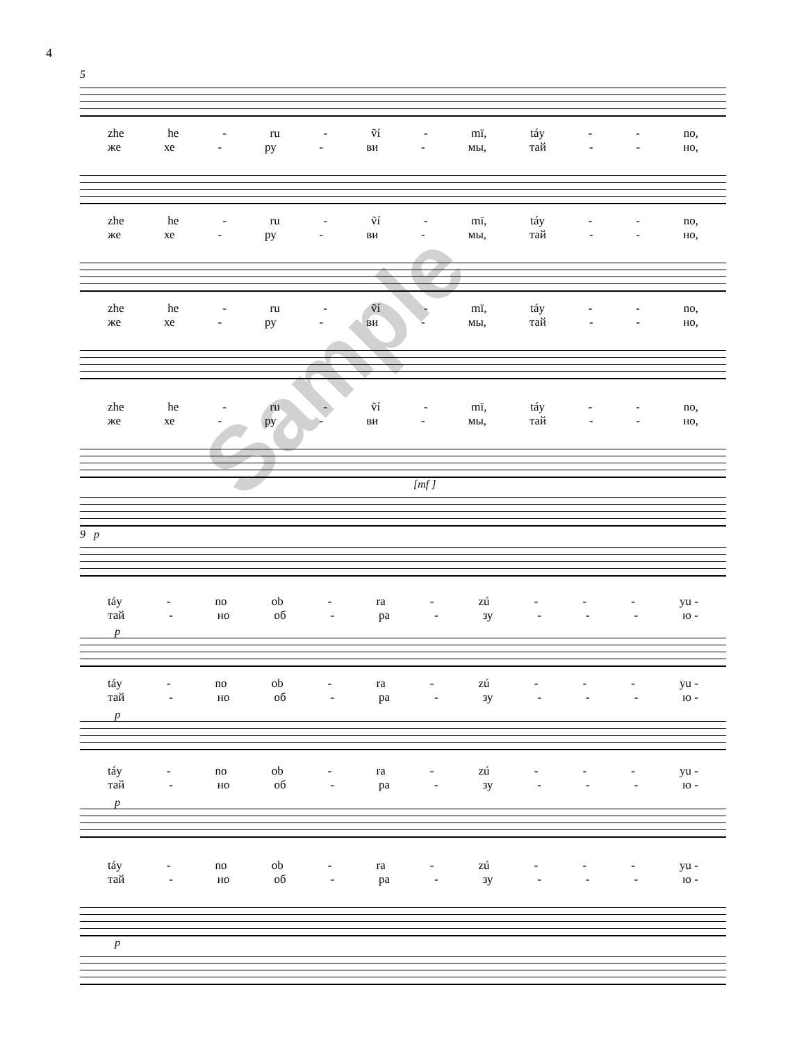4
5
zhe he - ru - ṽí - mï, táy - - no,
же хе - ру - ви - мы, тай - - но,
zhe he - ru - ṽí - mï, táy - - no,
же хе - ру - ви - мы, тай - - но,
zhe he - ru - ṽí - mï, táy - - no,
же хе - ру - ви - мы, тай - - но,
zhe he - ru - ṽí - mï, táy - - no,
же хе - ру - ви - мы, тай - - но,
[mf ]
9 p
táy - no ob - ra - zú - - - yu -
тай - но об - ра - зу - - - ю -
p
táy - no ob - ra - zú - - - yu -
тай - но об - ра - зу - - - ю -
p
táy - no ob - ra - zú - - - yu -
тай - но об - ра - зу - - - ю -
p
táy - no ob - ra - zú - - - yu -
тай - но об - ра - зу - - - ю -
p
Sample